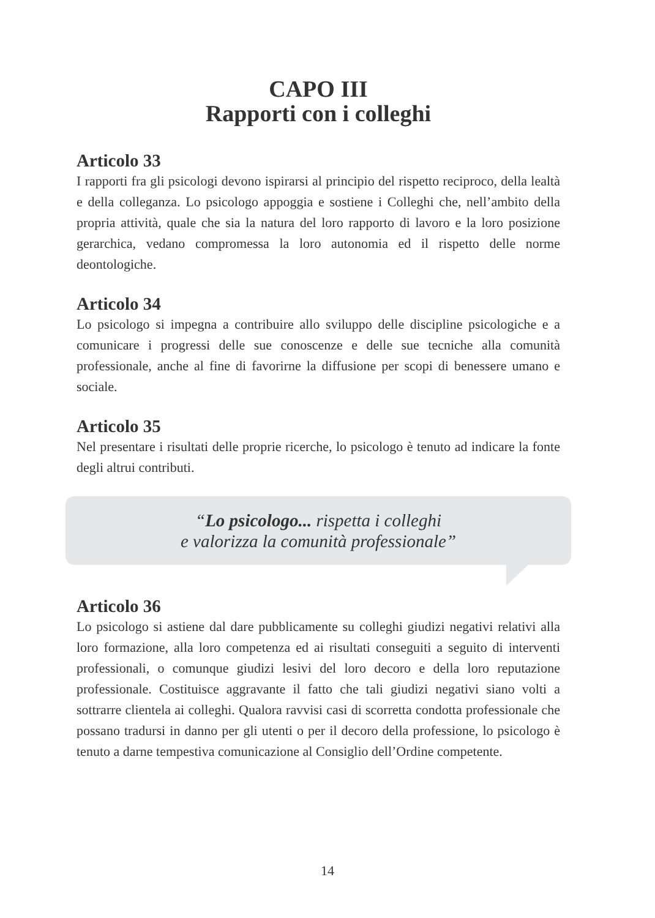CAPO III
Rapporti con i colleghi
Articolo 33
I rapporti fra gli psicologi devono ispirarsi al principio del rispetto reciproco, della lealtà e della colleganza. Lo psicologo appoggia e sostiene i Colleghi che, nell’ambito della propria attività, quale che sia la natura del loro rapporto di lavoro e la loro posizione gerarchica, vedano compromessa la loro autonomia ed il rispetto delle norme deontologiche.
Articolo 34
Lo psicologo si impegna a contribuire allo sviluppo delle discipline psicologiche e a comunicare i progressi delle sue conoscenze e delle sue tecniche alla comunità professionale, anche al fine di favorirne la diffusione per scopi di benessere umano e sociale.
Articolo 35
Nel presentare i risultati delle proprie ricerche, lo psicologo è tenuto ad indicare la fonte degli altrui contributi.
“Lo psicologo... rispetta i colleghi
e valorizza la comunità professionale”
Articolo 36
Lo psicologo si astiene dal dare pubblicamente su colleghi giudizi negativi relativi alla loro formazione, alla loro competenza ed ai risultati conseguiti a seguito di interventi professionali, o comunque giudizi lesivi del loro decoro e della loro reputazione professionale. Costituisce aggravante il fatto che tali giudizi negativi siano volti a sottrarre clientela ai colleghi. Qualora ravvisi casi di scorretta condotta professionale che possano tradursi in danno per gli utenti o per il decoro della professione, lo psicologo è tenuto a darne tempestiva comunicazione al Consiglio dell’Ordine competente.
14